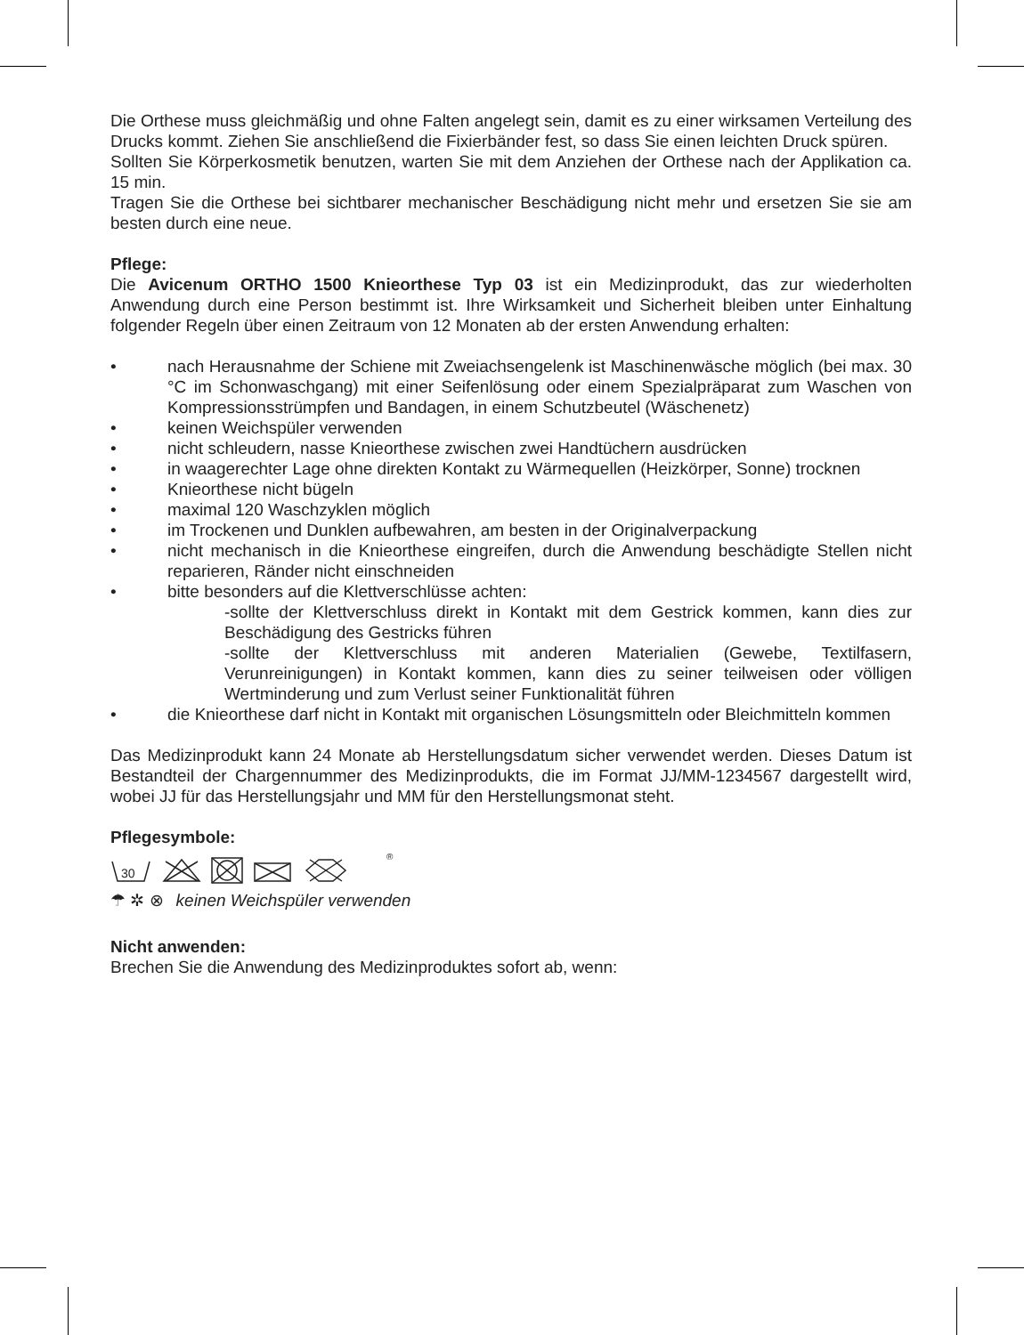Die Orthese muss gleichmäßig und ohne Falten angelegt sein, damit es zu einer wirksamen Verteilung des Drucks kommt. Ziehen Sie anschließend die Fixierbänder fest, so dass Sie einen leichten Druck spüren.
Sollten Sie Körperkosmetik benutzen, warten Sie mit dem Anziehen der Orthese nach der Applikation ca. 15 min.
Tragen Sie die Orthese bei sichtbarer mechanischer Beschädigung nicht mehr und ersetzen Sie sie am besten durch eine neue.
Pflege:
Die Avicenum ORTHO 1500 Knieorthese Typ 03 ist ein Medizinprodukt, das zur wiederholten Anwendung durch eine Person bestimmt ist. Ihre Wirksamkeit und Sicherheit bleiben unter Einhaltung folgender Regeln über einen Zeitraum von 12 Monaten ab der ersten Anwendung erhalten:
• nach Herausnahme der Schiene mit Zweiachsengelenk ist Maschinenwäsche möglich (bei max. 30 °C im Schonwaschgang) mit einer Seifenlösung oder einem Spezialpräparat zum Waschen von Kompressionsstrümpfen und Bandagen, in einem Schutzbeutel (Wäschenetz)
• keinen Weichspüler verwenden
• nicht schleudern, nasse Knieorthese zwischen zwei Handtüchern ausdrücken
• in waagerechter Lage ohne direkten Kontakt zu Wärmequellen (Heizkörper, Sonne) trocknen
• Knieorthese nicht bügeln
• maximal 120 Waschzyklen möglich
• im Trockenen und Dunklen aufbewahren, am besten in der Originalverpackung
• nicht mechanisch in die Knieorthese eingreifen, durch die Anwendung beschädigte Stellen nicht reparieren, Ränder nicht einschneiden
• bitte besonders auf die Klettverschlüsse achten:
-sollte der Klettverschluss direkt in Kontakt mit dem Gestrick kommen, kann dies zur Beschädigung des Gestricks führen
-sollte der Klettverschluss mit anderen Materialien (Gewebe, Textilfasern, Verunreinigungen) in Kontakt kommen, kann dies zu seiner teilweisen oder völligen Wertminderung und zum Verlust seiner Funktionalität führen
• die Knieorthese darf nicht in Kontakt mit organischen Lösungsmitteln oder Bleichmitteln kommen
Das Medizinprodukt kann 24 Monate ab Herstellungsdatum sicher verwendet werden. Dieses Datum ist Bestandteil der Chargennummer des Medizinprodukts, die im Format JJ/MM-1234567 dargestellt wird, wobei JJ für das Herstellungsjahr und MM für den Herstellungsmonat steht.
Pflegesymbole:
30
®
☂ ✲ ⊗ keinen Weichspüler verwenden
Nicht anwenden:
Brechen Sie die Anwendung des Medizinproduktes sofort ab, wenn: